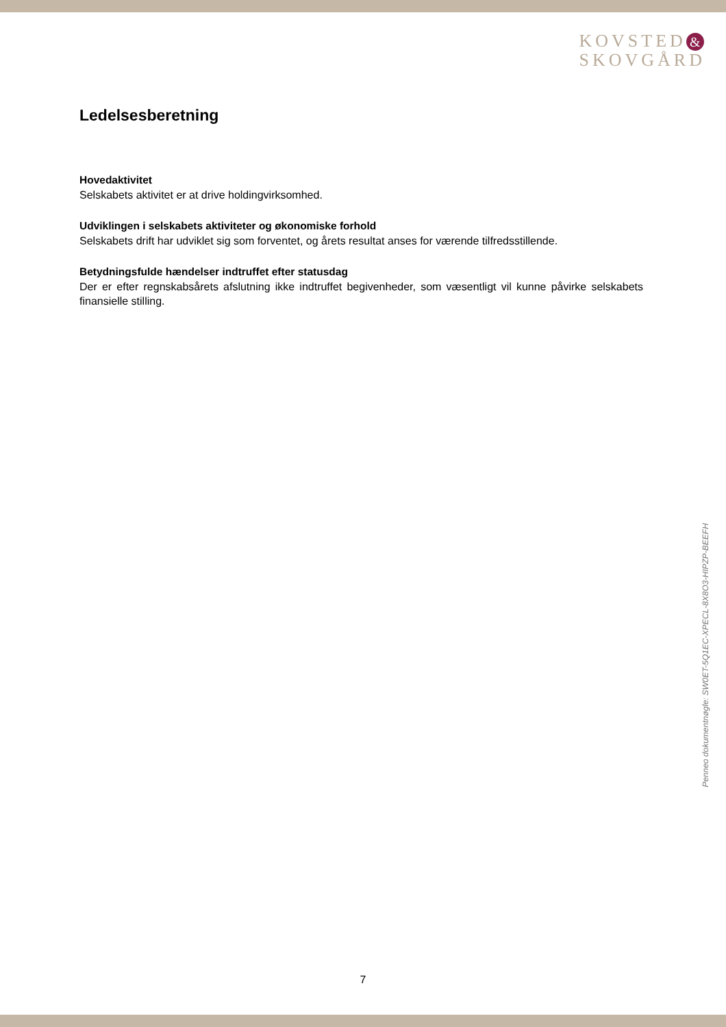KOVSTED &
SKOVGÅRD
Ledelsesberetning
Hovedaktivitet
Selskabets aktivitet er at drive holdingvirksomhed.
Udviklingen i selskabets aktiviteter og økonomiske forhold
Selskabets drift har udviklet sig som forventet, og årets resultat anses for værende tilfredsstillende.
Betydningsfulde hændelser indtruffet efter statusdag
Der er efter regnskabsårets afslutning ikke indtruffet begivenheder, som væsentligt vil kunne påvirke selskabets finansielle stilling.
Penneo dokumentnøgle: SW0ET-5Q1EC-XPECL-8X8O3-HIPZP-BEEFH
7